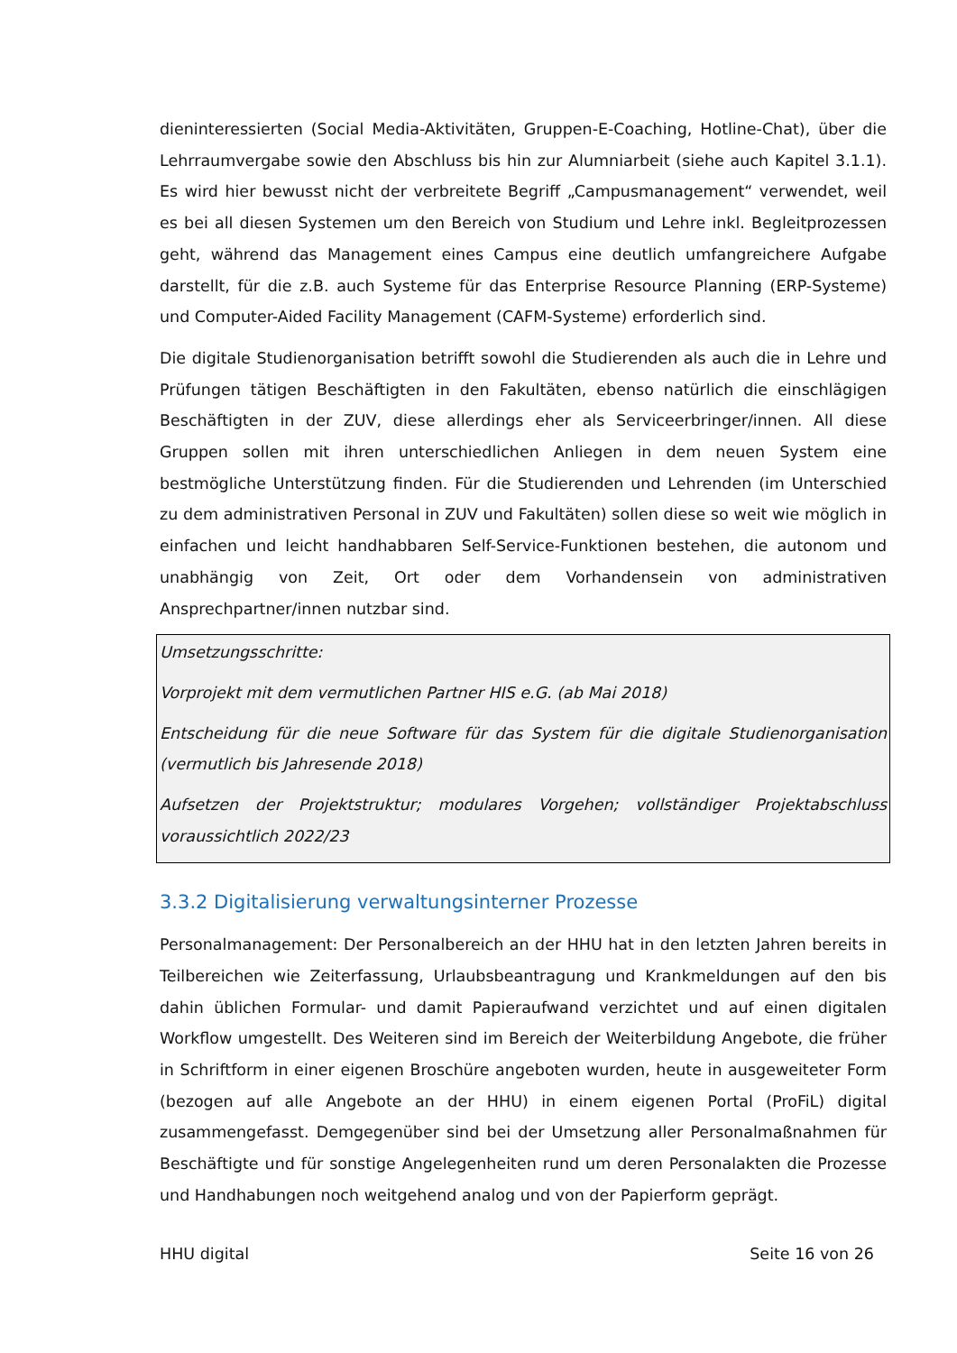dieninteressierten (Social Media-Aktivitäten, Gruppen-E-Coaching, Hotline-Chat), über die Lehrraumvergabe sowie den Abschluss bis hin zur Alumniarbeit (siehe auch Kapitel 3.1.1). Es wird hier bewusst nicht der verbreitete Begriff „Campusmanagement“ verwendet, weil es bei all diesen Systemen um den Bereich von Studium und Lehre inkl. Begleitprozessen geht, während das Management eines Campus eine deutlich umfangreichere Aufgabe darstellt, für die z.B. auch Systeme für das Enterprise Resource Planning (ERP-Systeme) und Computer-Aided Facility Management (CAFM-Systeme) erforderlich sind.
Die digitale Studienorganisation betrifft sowohl die Studierenden als auch die in Lehre und Prüfungen tätigen Beschäftigten in den Fakultäten, ebenso natürlich die einschlägigen Beschäftigten in der ZUV, diese allerdings eher als Serviceerbringer/innen. All diese Gruppen sollen mit ihren unterschiedlichen Anliegen in dem neuen System eine bestmögliche Unterstützung finden. Für die Studierenden und Lehrenden (im Unterschied zu dem administrativen Personal in ZUV und Fakultäten) sollen diese so weit wie möglich in einfachen und leicht handhabbaren Self-Service-Funktionen bestehen, die autonom und unabhängig von Zeit, Ort oder dem Vorhandensein von administrativen Ansprechpartner/innen nutzbar sind.
Umsetzungsschritte:
Vorprojekt mit dem vermutlichen Partner HIS e.G. (ab Mai 2018)
Entscheidung für die neue Software für das System für die digitale Studienorganisation (vermutlich bis Jahresende 2018)
Aufsetzen der Projektstruktur; modulares Vorgehen; vollständiger Projektabschluss voraussichtlich 2022/23
3.3.2 Digitalisierung verwaltungsinterner Prozesse
Personalmanagement: Der Personalbereich an der HHU hat in den letzten Jahren bereits in Teilbereichen wie Zeiterfassung, Urlaubsbeantragung und Krankmeldungen auf den bis dahin üblichen Formular- und damit Papieraufwand verzichtet und auf einen digitalen Workflow umgestellt. Des Weiteren sind im Bereich der Weiterbildung Angebote, die früher in Schriftform in einer eigenen Broschüre angeboten wurden, heute in ausgeweiteter Form (bezogen auf alle Angebote an der HHU) in einem eigenen Portal (ProFiL) digital zusammengefasst. Demgegenüber sind bei der Umsetzung aller Personalmaßnahmen für Beschäftigte und für sonstige Angelegenheiten rund um deren Personalakten die Prozesse und Handhabungen noch weitgehend analog und von der Papierform geprägt.
HHU digital Seite 16 von 26